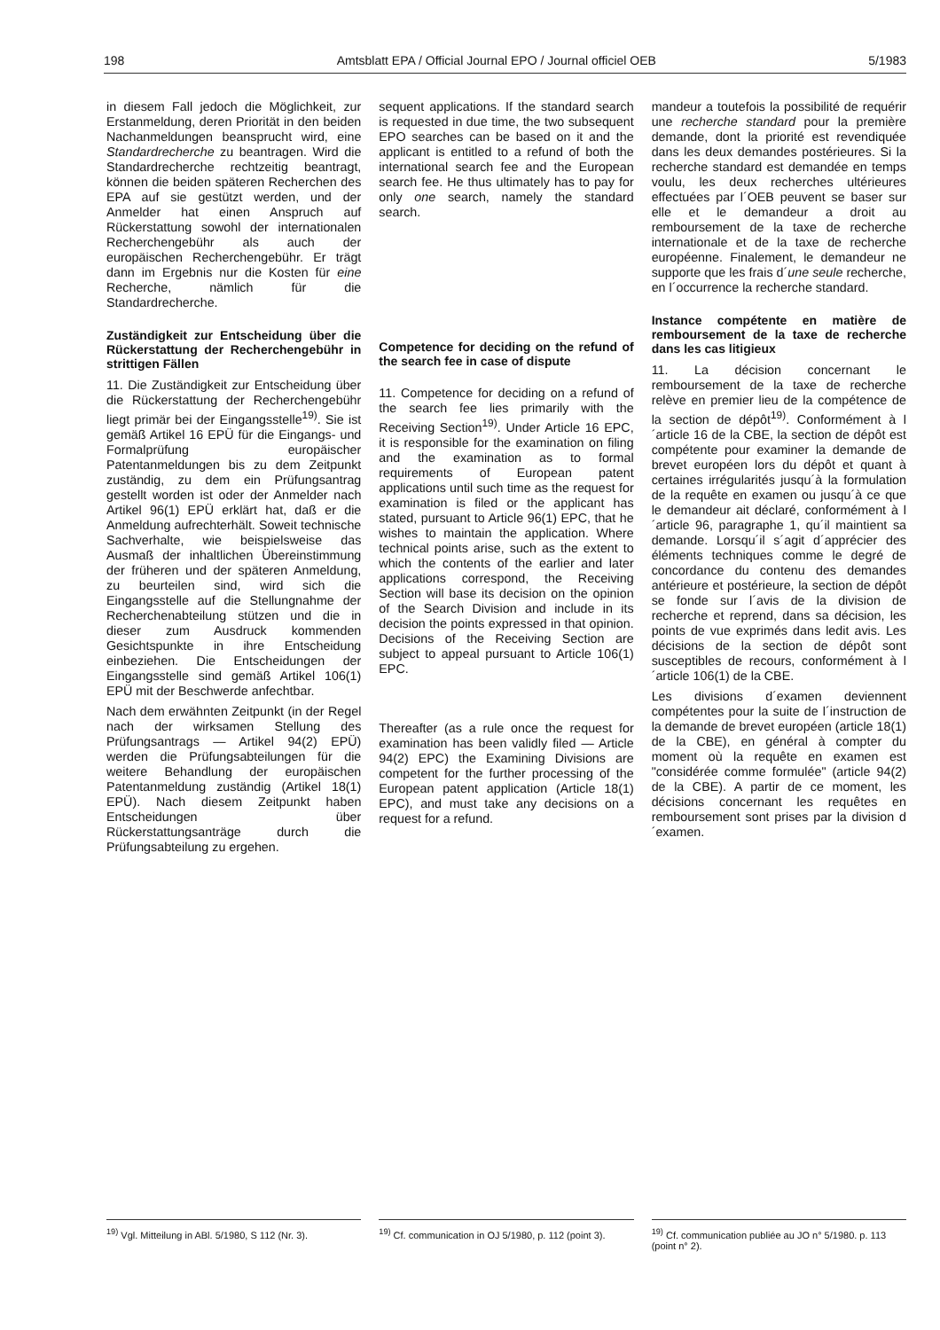198 Amtsblatt EPA / Official Journal EPO / Journal officiel OEB 5/1983
in diesem Fall jedoch die Möglichkeit, zur Erstanmeldung, deren Priorität in den beiden Nachanmeldungen beansprucht wird, eine Standardrecherche zu beantragen. Wird die Standardrecherche rechtzeitig beantragt, können die beiden späteren Recherchen des EPA auf sie gestützt werden, und der Anmelder hat einen Anspruch auf Rückerstattung sowohl der internationalen Recherchengebühr als auch der europäischen Recherchengebühr. Er trägt dann im Ergebnis nur die Kosten für eine Recherche, nämlich für die Standardrecherche.
Zuständigkeit zur Entscheidung über die Rückerstattung der Recherchengebühr in strittigen Fällen
11. Die Zuständigkeit zur Entscheidung über die Rückerstattung der Recherchengebühr liegt primär bei der Eingangsstelle<sup>19)</sup>. Sie ist gemäß Artikel 16 EPÜ für die Eingangs- und Formalprüfung europäischer Patentanmeldungen bis zu dem Zeitpunkt zuständig, zu dem ein Prüfungsantrag gestellt worden ist oder der Anmelder nach Artikel 96(1) EPÜ erklärt hat, daß er die Anmeldung aufrechterhält. Soweit technische Sachverhalte, wie beispielsweise das Ausmaß der inhaltlichen Übereinstimmung der früheren und der späteren Anmeldung, zu beurteilen sind, wird sich die Eingangsstelle auf die Stellungnahme der Recherchenabteilung stützen und die in dieser zum Ausdruck kommenden Gesichtspunkte in ihre Entscheidung einbeziehen. Die Entscheidungen der Eingangsstelle sind gemäß Artikel 106(1) EPÜ mit der Beschwerde anfechtbar.
Nach dem erwähnten Zeitpunkt (in der Regel nach der wirksamen Stellung des Prüfungsantrags — Artikel 94(2) EPÜ) werden die Prüfungsabteilungen für die weitere Behandlung der europäischen Patentanmeldung zuständig (Artikel 18(1) EPÜ). Nach diesem Zeitpunkt haben Entscheidungen über Rückerstattungsanträge durch die Prüfungsabteilung zu ergehen.
sequent applications. If the standard search is requested in due time, the two subsequent EPO searches can be based on it and the applicant is entitled to a refund of both the international search fee and the European search fee. He thus ultimately has to pay for only one search, namely the standard search.
Competence for deciding on the refund of the search fee in case of dispute
11. Competence for deciding on a refund of the search fee lies primarily with the Receiving Section<sup>19)</sup>. Under Article 16 EPC, it is responsible for the examination on filing and the examination as to formal requirements of European patent applications until such time as the request for examination is filed or the applicant has stated, pursuant to Article 96(1) EPC, that he wishes to maintain the application. Where technical points arise, such as the extent to which the contents of the earlier and later applications correspond, the Receiving Section will base its decision on the opinion of the Search Division and include in its decision the points expressed in that opinion. Decisions of the Receiving Section are subject to appeal pursuant to Article 106(1) EPC.
Thereafter (as a rule once the request for examination has been validly filed — Article 94(2) EPC) the Examining Divisions are competent for the further processing of the European patent application (Article 18(1) EPC), and must take any decisions on a request for a refund.
mandeur a toutefois la possibilité de requérir une recherche standard pour la première demande, dont la priorité est revendiquée dans les deux demandes postérieures. Si la recherche standard est demandée en temps voulu, les deux recherches ultérieures effectuées par l´OEB peuvent se baser sur elle et le demandeur a droit au remboursement de la taxe de recherche internationale et de la taxe de recherche européenne. Finalement, le demandeur ne supporte que les frais d´une seule recherche, en l´occurrence la recherche standard.
Instance compétente en matière de remboursement de la taxe de recherche dans les cas litigieux
11. La décision concernant le remboursement de la taxe de recherche relève en premier lieu de la compétence de la section de dépôt<sup>19)</sup>. Conformément à l´article 16 de la CBE, la section de dépôt est compétente pour examiner la demande de brevet européen lors du dépôt et quant à certaines irrégularités jusqu´à la formulation de la requête en examen ou jusqu´à ce que le demandeur ait déclaré, conformément à l´article 96, paragraphe 1, qu´il maintient sa demande. Lorsqu´il s´agit d´apprécier des éléments techniques comme le degré de concordance du contenu des demandes antérieure et postérieure, la section de dépôt se fonde sur l´avis de la division de recherche et reprend, dans sa décision, les points de vue exprimés dans ledit avis. Les décisions de la section de dépôt sont susceptibles de recours, conformément à l´article 106(1) de la CBE.
Les divisions d´examen deviennent compétentes pour la suite de l´instruction de la demande de brevet européen (article 18(1) de la CBE), en général à compter du moment où la requête en examen est "considérée comme formulée" (article 94(2) de la CBE). A partir de ce moment, les décisions concernant les requêtes en remboursement sont prises par la division d´examen.
<sup>19)</sup> Vgl. Mitteilung in ABl. 5/1980, S 112 (Nr. 3).
<sup>19)</sup> Cf. communication in OJ 5/1980, p. 112 (point 3).
<sup>19)</sup> Cf. communication publiée au JO n° 5/1980. p. 113 (point n° 2).